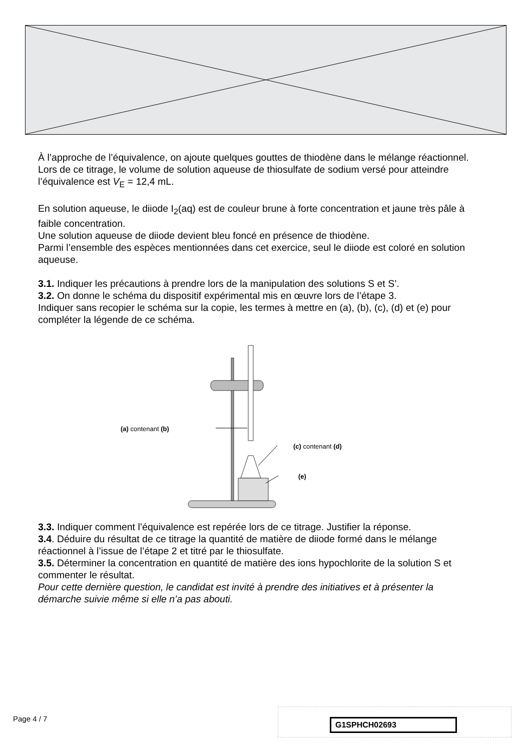À l’approche de l’équivalence, on ajoute quelques gouttes de thiodène dans le mélange réactionnel.
Lors de ce titrage, le volume de solution aqueuse de thiosulfate de sodium versé pour atteindre l’équivalence est V<sub>E</sub> = 12,4 mL.
En solution aqueuse, le diiode I<sub>2</sub>(aq) est de couleur brune à forte concentration et jaune très pâle à faible concentration.
Une solution aqueuse de diiode devient bleu foncé en présence de thiodène.
Parmi l’ensemble des espèces mentionnées dans cet exercice, seul le diiode est coloré en solution aqueuse.
3.1. Indiquer les précautions à prendre lors de la manipulation des solutions S et S’.
3.2. On donne le schéma du dispositif expérimental mis en œuvre lors de l’étape 3.
Indiquer sans recopier le schéma sur la copie, les termes à mettre en (a), (b), (c), (d) et (e) pour compléter la légende de ce schéma.
(a) contenant (b)
(c) contenant (d)
(e)
3.3. Indiquer comment l’équivalence est repérée lors de ce titrage. Justifier la réponse.
3.4. Déduire du résultat de ce titrage la quantité de matière de diiode formé dans le mélange réactionnel à l’issue de l’étape 2 et titré par le thiosulfate.
3.5. Déterminer la concentration en quantité de matière des ions hypochlorite de la solution S et commenter le résultat.
Pour cette dernière question, le candidat est invité à prendre des initiatives et à présenter la démarche suivie même si elle n’a pas abouti.
Page 4 / 7 G1SPHCH02693